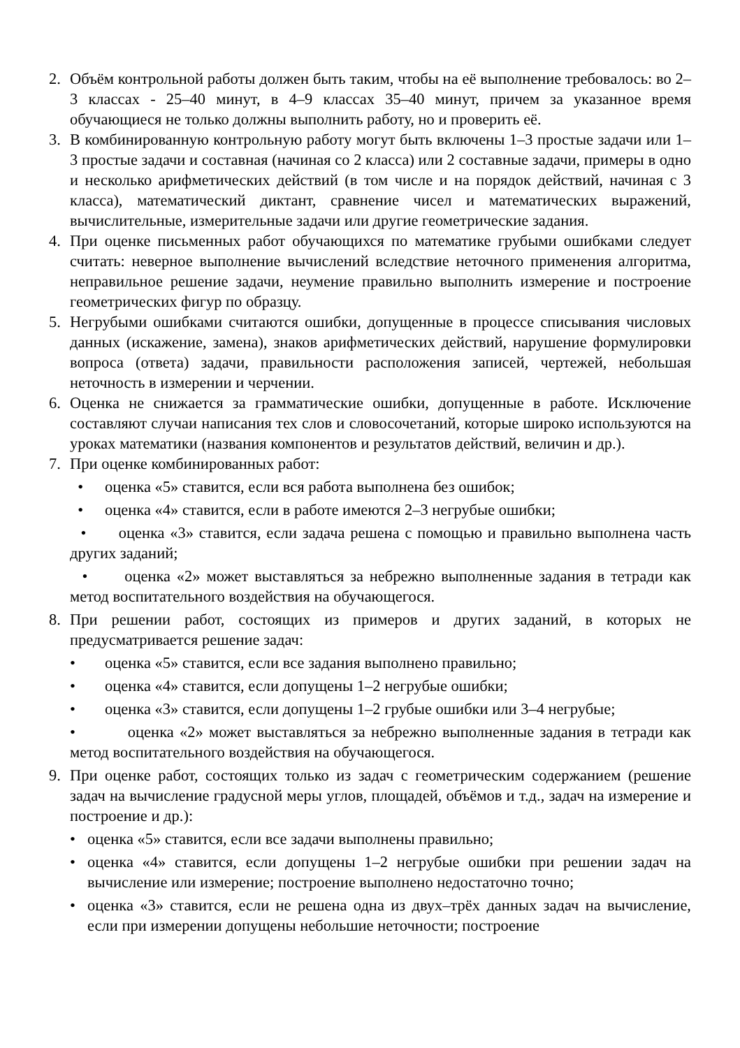2. Объём контрольной работы должен быть таким, чтобы на её выполнение требовалось: во 2–3 классах - 25–40 минут, в 4–9 классах 35–40 минут, причем за указанное время обучающиеся не только должны выполнить работу, но и проверить её.
3. В комбинированную контрольную работу могут быть включены 1–3 простые задачи или 1–3 простые задачи и составная (начиная со 2 класса) или 2 составные задачи, примеры в одно и несколько арифметических действий (в том числе и на порядок действий, начиная с 3 класса), математический диктант, сравнение чисел и математических выражений, вычислительные, измерительные задачи или другие геометрические задания.
4. При оценке письменных работ обучающихся по математике грубыми ошибками следует считать: неверное выполнение вычислений вследствие неточного применения алгоритма, неправильное решение задачи, неумение правильно выполнить измерение и построение геометрических фигур по образцу.
5. Негрубыми ошибками считаются ошибки, допущенные в процессе списывания числовых данных (искажение, замена), знаков арифметических действий, нарушение формулировки вопроса (ответа) задачи, правильности расположения записей, чертежей, небольшая неточность в измерении и черчении.
6. Оценка не снижается за грамматические ошибки, допущенные в работе. Исключение составляют случаи написания тех слов и словосочетаний, которые широко используются на уроках математики (названия компонентов и результатов действий, величин и др.).
7. При оценке комбинированных работ:
• оценка «5» ставится, если вся работа выполнена без ошибок;
• оценка «4» ставится, если в работе имеются 2–3 негрубые ошибки;
• оценка «3» ставится, если задача решена с помощью и правильно выполнена часть других заданий;
• оценка «2» может выставляться за небрежно выполненные задания в тетради как метод воспитательного воздействия на обучающегося.
8. При решении работ, состоящих из примеров и других заданий, в которых не предусматривается решение задач:
• оценка «5» ставится, если все задания выполнено правильно;
• оценка «4» ставится, если допущены 1–2 негрубые ошибки;
• оценка «3» ставится, если допущены 1–2 грубые ошибки или 3–4 негрубые;
• оценка «2» может выставляться за небрежно выполненные задания в тетради как метод воспитательного воздействия на обучающегося.
9. При оценке работ, состоящих только из задач с геометрическим содержанием (решение задач на вычисление градусной меры углов, площадей, объёмов и т.д., задач на измерение и построение и др.):
• оценка «5» ставится, если все задачи выполнены правильно;
• оценка «4» ставится, если допущены 1–2 негрубые ошибки при решении задач на вычисление или измерение; построение выполнено недостаточно точно;
• оценка «3» ставится, если не решена одна из двух–трёх данных задач на вычисление, если при измерении допущены небольшие неточности; построение